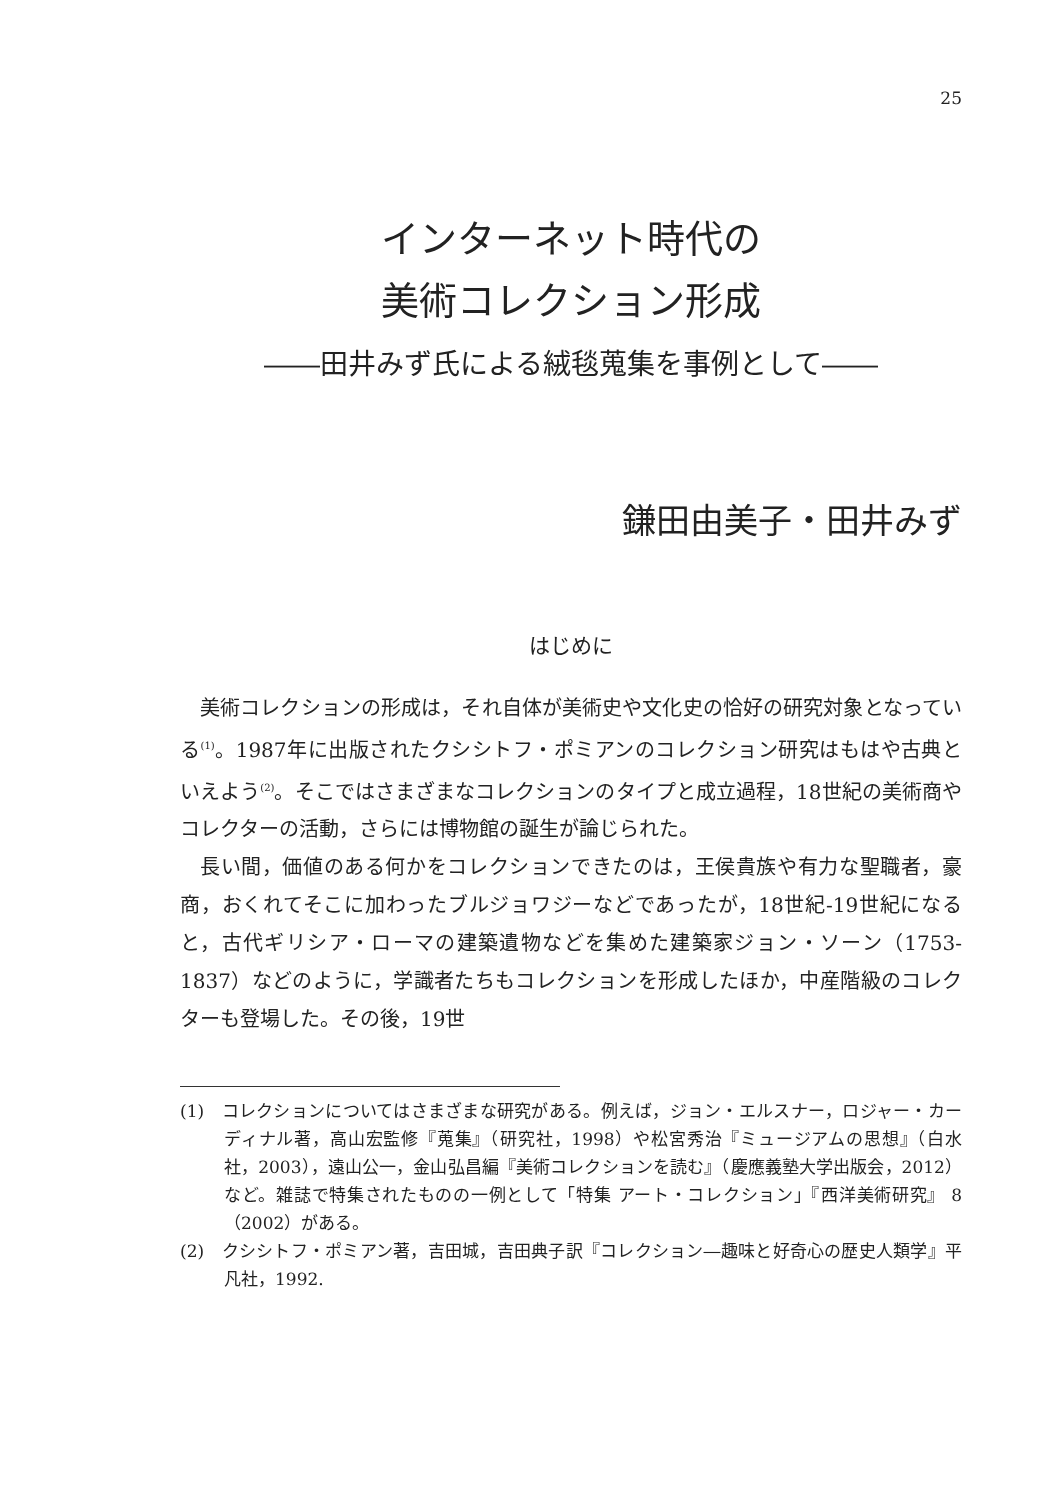25
インターネット時代の
美術コレクション形成
――田井みず氏による絨毯蒐集を事例として――
鎌田由美子・田井みず
はじめに
美術コレクションの形成は，それ自体が美術史や文化史の恰好の研究対象となっている<sup>(1)</sup>。1987年に出版されたクシシトフ・ポミアンのコレクション研究はもはや古典といえよう<sup>(2)</sup>。そこではさまざまなコレクションのタイプと成立過程，18世紀の美術商やコレクターの活動，さらには博物館の誕生が論じられた。
長い間，価値のある何かをコレクションできたのは，王侯貴族や有力な聖職者，豪商，おくれてそこに加わったブルジョワジーなどであったが，18世紀-19世紀になると，古代ギリシア・ローマの建築遺物などを集めた建築家ジョン・ソーン（1753-1837）などのように，学識者たちもコレクションを形成したほか，中産階級のコレクターも登場した。その後，19世
(1)　コレクションについてはさまざまな研究がある。例えば，ジョン・エルスナー，ロジャー・カーディナル著，高山宏監修『蒐集』（研究社，1998）や松宮秀治『ミュージアムの思想』（白水社，2003），遠山公一，金山弘昌編『美術コレクションを読む』（慶應義塾大学出版会，2012）など。雑誌で特集されたものの一例として「特集 アート・コレクション」『西洋美術研究』 8 （2002）がある。
(2)　クシシトフ・ポミアン著，吉田城，吉田典子訳『コレクション―趣味と好奇心の歴史人類学』平凡社，1992.